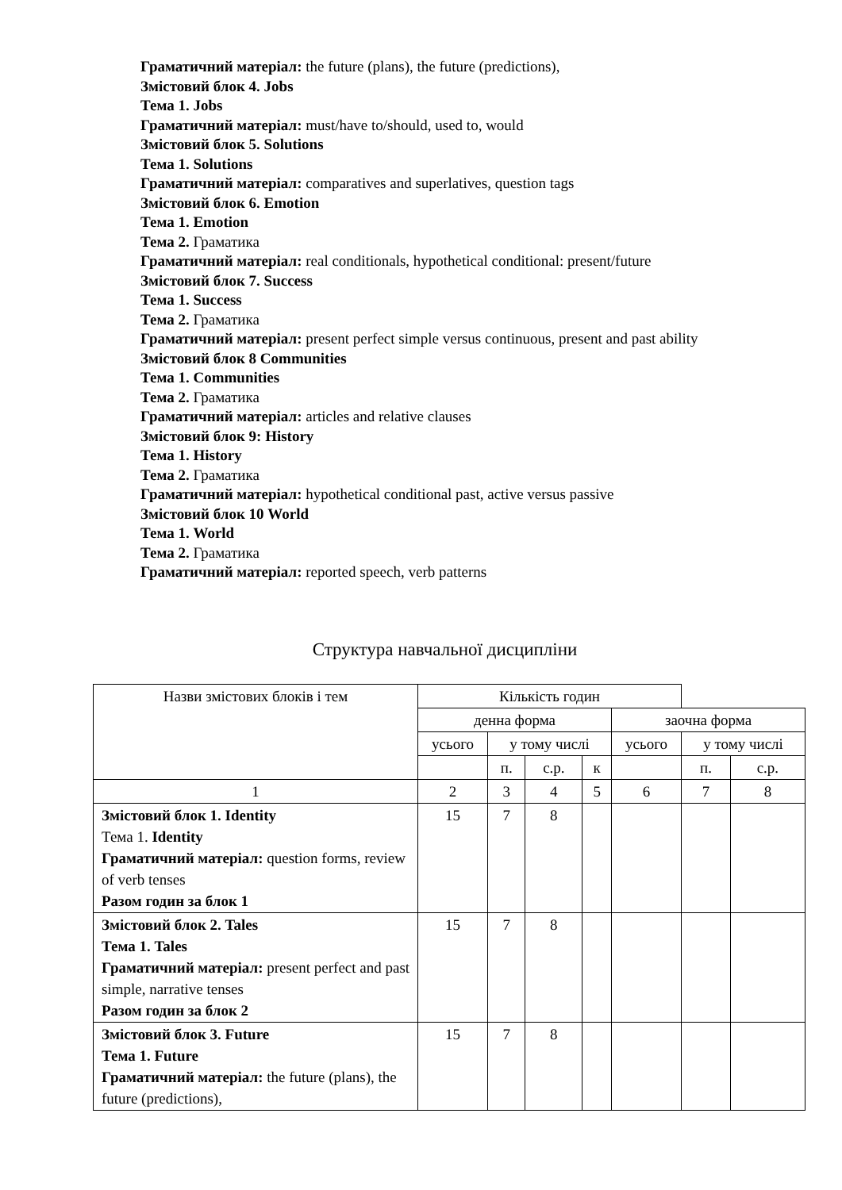Граматичний матеріал: the future (plans), the future (predictions),
Змістовий блок 4. Jobs
Тема 1. Jobs
Граматичний матеріал: must/have to/should, used to, would
Змістовий блок 5. Solutions
Тема 1. Solutions
Граматичний матеріал: comparatives and superlatives, question tags
Змістовий блок 6. Emotion
Тема 1. Emotion
Тема 2. Граматика
Граматичний матеріал: real conditionals, hypothetical conditional: present/future
Змістовий блок 7. Success
Тема 1. Success
Тема 2. Граматика
Граматичний матеріал: present perfect simple versus continuous, present and past ability
Змістовий блок 8 Communities
Тема 1. Communities
Тема 2. Граматика
Граматичний матеріал: articles and relative clauses
Змістовий блок 9: History
Тема 1. History
Тема 2. Граматика
Граматичний матеріал: hypothetical conditional past, active versus passive
Змістовий блок 10 World
Тема 1. World
Тема 2. Граматика
Граматичний матеріал: reported speech, verb patterns
Структура навчальної дисципліни
| Назви змістових блоків і тем | Кількість годин | | | | | | |
| | денна форма | | | | заочна форма | | |
| | усього | у тому числі | | | усього | у тому числі | |
| | | п. | с.р. | к | | п. | с.р. |
| 1 | 2 | 3 | 4 | 5 | 6 | 7 | 8 |
| Змістовий блок 1. Identity Тема 1. Identity Граматичний матеріал: question forms, review of verb tenses Разом годин за блок 1 | 15 | 7 | 8 | | | | |
| Змістовий блок 2. Tales Тема 1. Tales Граматичний матеріал: present perfect and past simple, narrative tenses Разом годин за блок 2 | 15 | 7 | 8 | | | | |
| Змістовий блок 3. Future Тема 1. Future Граматичний матеріал: the future (plans), the future (predictions), | 15 | 7 | 8 | | | | |